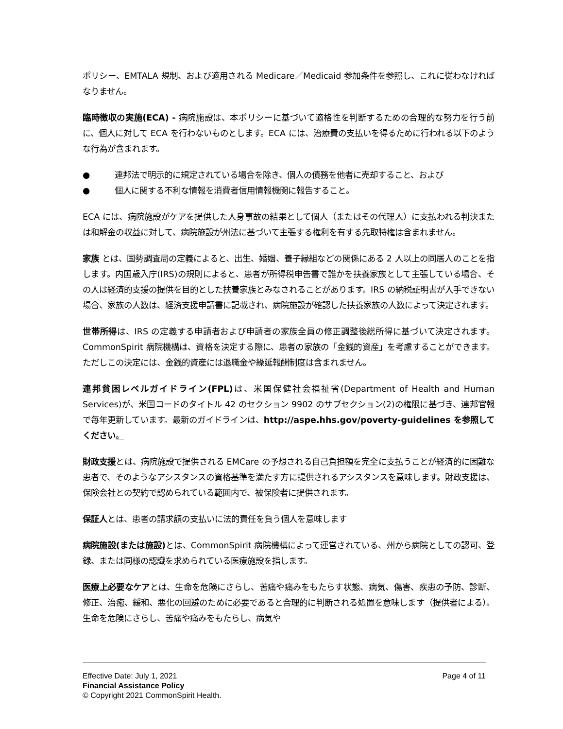ポリシー、EMTALA 規制、および適用される Medicare／Medicaid 参加条件を参照し、これに従わなければなりません。
臨時徴収の実施(ECA) - 病院施設は、本ポリシーに基づいて適格性を判断するための合理的な努力を行う前に、個人に対して ECA を行わないものとします。ECA には、治療費の支払いを得るために行われる以下のような行為が含まれます。
●　　　連邦法で明示的に規定されている場合を除き、個人の債務を他者に売却すること、および
●　　　個人に関する不利な情報を消費者信用情報機関に報告すること。
ECA には、病院施設がケアを提供した人身事故の結果として個人（またはその代理人）に支払われる判決または和解金の収益に対して、病院施設が州法に基づいて主張する権利を有する先取特権は含まれません。
家族 とは、国勢調査局の定義によると、出生、婚姻、養子縁組などの関係にある 2 人以上の同居人のことを指します。内国歳入庁(IRS)の規則によると、患者が所得税申告書で誰かを扶養家族として主張している場合、その人は経済的支援の提供を目的とした扶養家族とみなされることがあります。IRS の納税証明書が入手できない場合、家族の人数は、経済支援申請書に記載され、病院施設が確認した扶養家族の人数によって決定されます。
世帯所得は、IRS の定義する申請者および申請者の家族全員の修正調整後総所得に基づいて決定されます。CommonSpirit 病院機構は、資格を決定する際に、患者の家族の「金銭的資産」を考慮することができます。ただしこの決定には、金銭的資産には退職金や繰延報酬制度は含まれません。
連邦貧困レベルガイドライン(FPL) は、米国保健社会福祉省(Department of Health and Human Services)が、米国コードのタイトル 42 のセクション 9902 のサブセクション(2)の権限に基づき、連邦官報で毎年更新しています。最新のガイドラインは、http://aspe.hhs.gov/poverty-guidelines を参照してください。
財政支援とは、病院施設で提供される EMCare の予想される自己負担額を完全に支払うことが経済的に困難な患者で、そのようなアシスタンスの資格基準を満たす方に提供されるアシスタンスを意味します。財政支援は、保険会社との契約で認められている範囲内で、被保険者に提供されます。
保証人とは、患者の請求額の支払いに法的責任を負う個人を意味します
病院施設(または施設) とは、CommonSpirit 病院機構によって運営されている、州から病院としての認可、登録、または同様の認識を求められている医療施設を指します。
医療上必要なケアとは、生命を危険にさらし、苦痛や痛みをもたらす状態、病気、傷害、疾患の予防、診断、修正、治癒、緩和、悪化の回避のために必要であると合理的に判断される処置を意味します（提供者による）。生命を危険にさらし、苦痛や痛みをもたらし、病気や
Effective Date: July 1, 2021 Page 4 of 11
Financial Assistance Policy
© Copyright 2021 CommonSpirit Health.